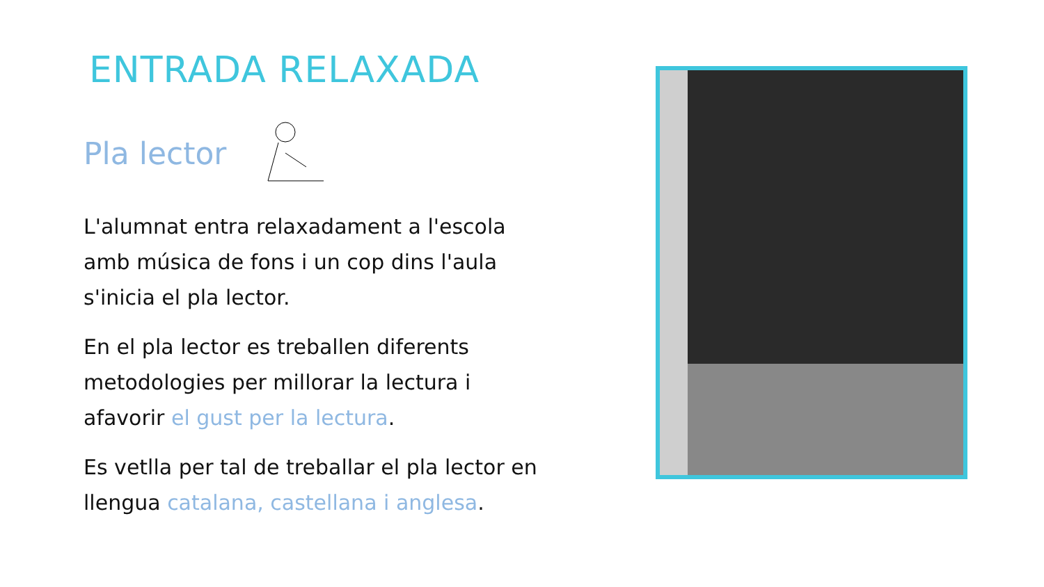ENTRADA RELAXADA
Pla lector
L'alumnat entra relaxadament a l'escola amb música de fons i un cop dins l'aula s'inicia el pla lector.
En el pla lector es treballen diferents metodologies per millorar la lectura i afavorir el gust per la lectura.
Es vetlla per tal de treballar el pla lector en llengua catalana, castellana i anglesa.